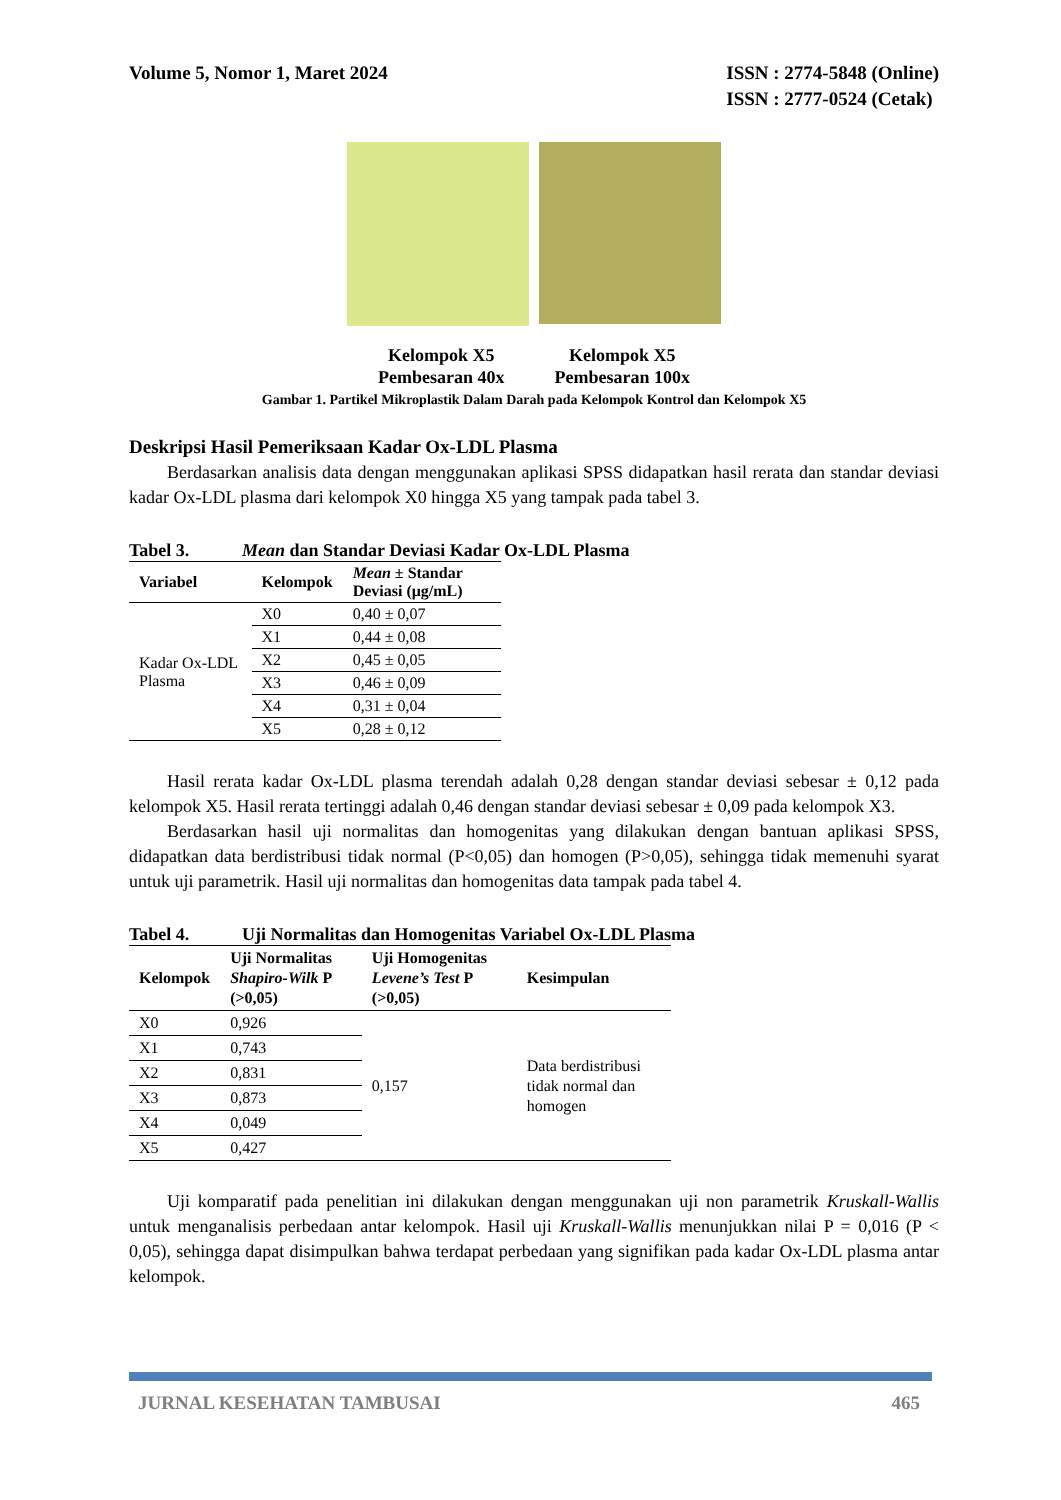Volume 5, Nomor 1, Maret 2024 ISSN : 2774-5848 (Online)
ISSN : 2777-0524 (Cetak)
Kelompok X5
Pembesaran 40x
Kelompok X5
Pembesaran 100x
Gambar 1. Partikel Mikroplastik Dalam Darah pada Kelompok Kontrol dan Kelompok X5
Deskripsi Hasil Pemeriksaan Kadar Ox-LDL Plasma
Berdasarkan analisis data dengan menggunakan aplikasi SPSS didapatkan hasil rerata dan standar deviasi kadar Ox-LDL plasma dari kelompok X0 hingga X5 yang tampak pada tabel 3.
Tabel 3. Mean dan Standar Deviasi Kadar Ox-LDL Plasma
| Variabel | Kelompok | Mean ± Standar Deviasi (μg/mL) |
| --- | --- | --- |
| Kadar Ox-LDL Plasma | X0 | 0,40 ± 0,07 |
| | X1 | 0,44 ± 0,08 |
| | X2 | 0,45 ± 0,05 |
| | X3 | 0,46 ± 0,09 |
| | X4 | 0,31 ± 0,04 |
| | X5 | 0,28 ± 0,12 |
Hasil rerata kadar Ox-LDL plasma terendah adalah 0,28 dengan standar deviasi sebesar ± 0,12 pada kelompok X5. Hasil rerata tertinggi adalah 0,46 dengan standar deviasi sebesar ± 0,09 pada kelompok X3.
Berdasarkan hasil uji normalitas dan homogenitas yang dilakukan dengan bantuan aplikasi SPSS, didapatkan data berdistribusi tidak normal (P<0,05) dan homogen (P>0,05), sehingga tidak memenuhi syarat untuk uji parametrik. Hasil uji normalitas dan homogenitas data tampak pada tabel 4.
Tabel 4. Uji Normalitas dan Homogenitas Variabel Ox-LDL Plasma
| Kelompok | Uji Normalitas Shapiro-Wilk P (>0,05) | Uji Homogenitas Levene’s Test P (>0,05) | Kesimpulan |
| --- | --- | --- | --- |
| X0 | 0,926 | 0,157 | Data berdistribusi tidak normal dan homogen |
| X1 | 0,743 | | |
| X2 | 0,831 | | |
| X3 | 0,873 | | |
| X4 | 0,049 | | |
| X5 | 0,427 | | |
Uji komparatif pada penelitian ini dilakukan dengan menggunakan uji non parametrik Kruskall-Wallis untuk menganalisis perbedaan antar kelompok. Hasil uji Kruskall-Wallis menunjukkan nilai P = 0,016 (P < 0,05), sehingga dapat disimpulkan bahwa terdapat perbedaan yang signifikan pada kadar Ox-LDL plasma antar kelompok.
JURNAL KESEHATAN TAMBUSAI 465